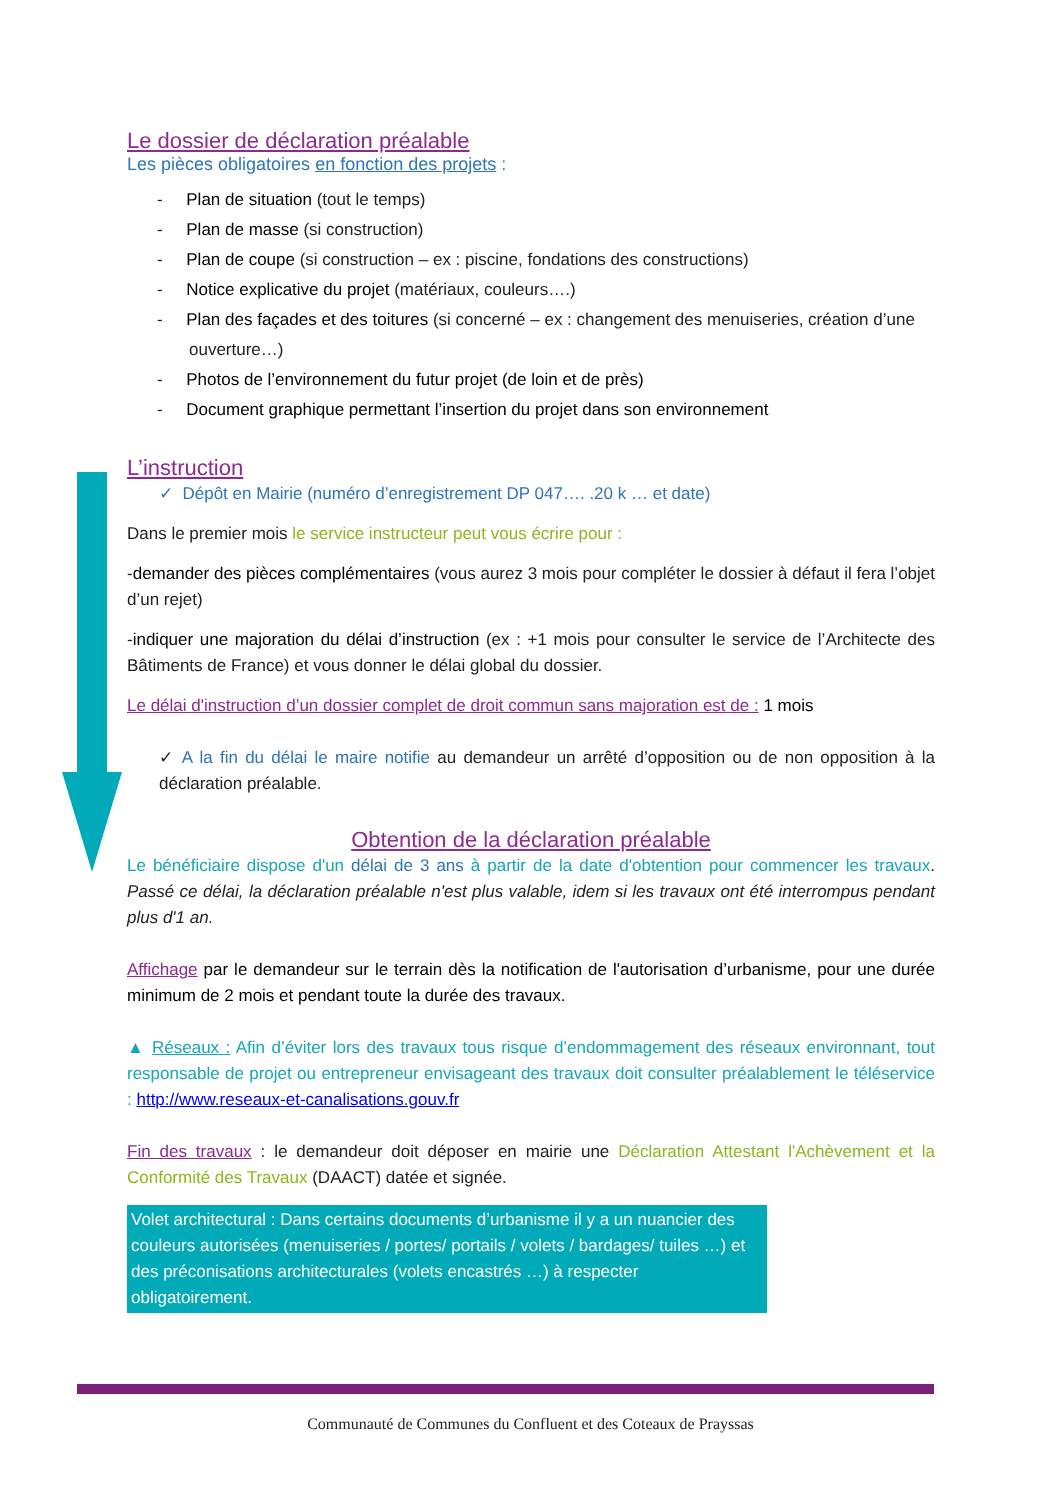Le dossier de déclaration préalable
Les pièces obligatoires en fonction des projets :
- Plan de situation (tout le temps)
- Plan de masse (si construction)
- Plan de coupe (si construction – ex : piscine, fondations des constructions)
- Notice explicative du projet (matériaux, couleurs….)
- Plan des façades et des toitures (si concerné – ex : changement des menuiseries, création d’une ouverture…)
- Photos de l’environnement du futur projet (de loin et de près)
- Document graphique permettant l’insertion du projet dans son environnement
L’instruction
✓ Dépôt en Mairie (numéro d’enregistrement DP 047…. .20 k … et date)
Dans le premier mois le service instructeur peut vous écrire pour :
-demander des pièces complémentaires (vous aurez 3 mois pour compléter le dossier à défaut il fera l’objet d’un rejet)
-indiquer une majoration du délai d’instruction (ex : +1 mois pour consulter le service de l’Architecte des Bâtiments de France) et vous donner le délai global du dossier.
Le délai d'instruction d’un dossier complet de droit commun sans majoration est de : 1 mois
✓ A la fin du délai le maire notifie au demandeur un arrêté d’opposition ou de non opposition à la déclaration préalable.
Obtention de la déclaration préalable
Le bénéficiaire dispose d'un délai de 3 ans à partir de la date d'obtention pour commencer les travaux. Passé ce délai, la déclaration préalable n'est plus valable, idem si les travaux ont été interrompus pendant plus d'1 an.
Affichage par le demandeur sur le terrain dès la notification de l'autorisation d’urbanisme, pour une durée minimum de 2 mois et pendant toute la durée des travaux.
▲ Réseaux : Afin d’éviter lors des travaux tous risque d’endommagement des réseaux environnant, tout responsable de projet ou entrepreneur envisageant des travaux doit consulter préalablement le téléservice : http://www.reseaux-et-canalisations.gouv.fr
Fin des travaux : le demandeur doit déposer en mairie une Déclaration Attestant l'Achèvement et la Conformité des Travaux (DAACT) datée et signée.
Volet architectural : Dans certains documents d’urbanisme il y a un nuancier des couleurs autorisées (menuiseries / portes/ portails / volets / bardages/ tuiles …) et des préconisations architecturales (volets encastrés …) à respecter obligatoirement.
Communauté de Communes du Confluent et des Coteaux de Prayssas